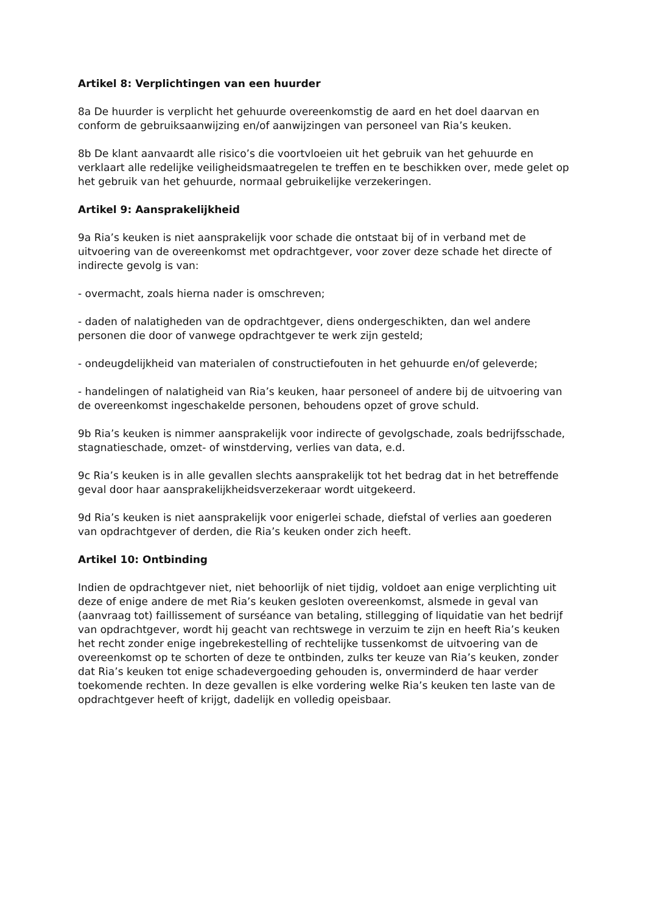Artikel 8: Verplichtingen van een huurder
8a De huurder is verplicht het gehuurde overeenkomstig de aard en het doel daarvan en conform de gebruiksaanwijzing en/of aanwijzingen van personeel van Ria’s keuken.
8b De klant aanvaardt alle risico’s die voortvloeien uit het gebruik van het gehuurde en verklaart alle redelijke veiligheidsmaatregelen te treffen en te beschikken over, mede gelet op het gebruik van het gehuurde, normaal gebruikelijke verzekeringen.
Artikel 9: Aansprakelijkheid
9a Ria’s keuken is niet aansprakelijk voor schade die ontstaat bij of in verband met de uitvoering van de overeenkomst met opdrachtgever, voor zover deze schade het directe of indirecte gevolg is van:
- overmacht, zoals hierna nader is omschreven;
- daden of nalatigheden van de opdrachtgever, diens ondergeschikten, dan wel andere personen die door of vanwege opdrachtgever te werk zijn gesteld;
- ondeugdelijkheid van materialen of constructiefouten in het gehuurde en/of geleverde;
- handelingen of nalatigheid van Ria’s keuken, haar personeel of andere bij de uitvoering van de overeenkomst ingeschakelde personen, behoudens opzet of grove schuld.
9b Ria’s keuken is nimmer aansprakelijk voor indirecte of gevolgschade, zoals bedrijfsschade, stagnatieschade, omzet- of winstderving, verlies van data, e.d.
9c Ria’s keuken is in alle gevallen slechts aansprakelijk tot het bedrag dat in het betreffende geval door haar aansprakelijkheidsverzekeraar wordt uitgekeerd.
9d Ria’s keuken is niet aansprakelijk voor enigerlei schade, diefstal of verlies aan goederen van opdrachtgever of derden, die Ria’s keuken onder zich heeft.
Artikel 10: Ontbinding
Indien de opdrachtgever niet, niet behoorlijk of niet tijdig, voldoet aan enige verplichting uit deze of enige andere de met Ria’s keuken gesloten overeenkomst, alsmede in geval van (aanvraag tot) faillissement of surséance van betaling, stillegging of liquidatie van het bedrijf van opdrachtgever, wordt hij geacht van rechtswege in verzuim te zijn en heeft Ria’s keuken het recht zonder enige ingebrekestelling of rechtelijke tussenkomst de uitvoering van de overeenkomst op te schorten of deze te ontbinden, zulks ter keuze van Ria’s keuken, zonder dat Ria’s keuken tot enige schadevergoeding gehouden is, onverminderd de haar verder toekomende rechten. In deze gevallen is elke vordering welke Ria’s keuken ten laste van de opdrachtgever heeft of krijgt, dadelijk en volledig opeisbaar.